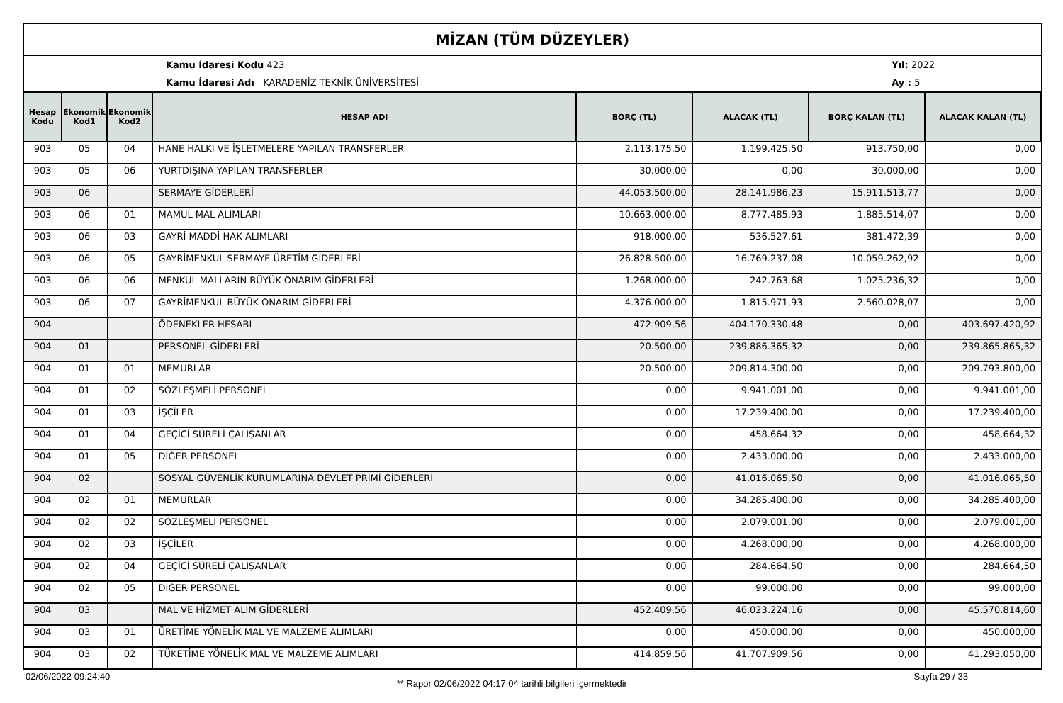MİZAN (TÜM DÜZEYLER)
Kamu İdaresi Kodu 423
Kamu İdaresi Adı KARADENİZ TEKNİK ÜNİVERSİTESİ
Yıl: 2022
Ay : 5
| Hesap Kodu | Ekonomik Kod1 | Ekonomik Kod2 | HESAP ADI | BORÇ (TL) | ALACAK (TL) | BORÇ KALAN (TL) | ALACAK KALAN (TL) |
| --- | --- | --- | --- | --- | --- | --- | --- |
| 903 | 05 | 04 | HANE HALKI VE İŞLETMELERE YAPILAN TRANSFERLER | 2.113.175,50 | 1.199.425,50 | 913.750,00 | 0,00 |
| 903 | 05 | 06 | YURTDIŞINA YAPILAN TRANSFERLER | 30.000,00 | 0,00 | 30.000,00 | 0,00 |
| 903 | 06 | | SERMAYE GİDERLERİ | 44.053.500,00 | 28.141.986,23 | 15.911.513,77 | 0,00 |
| 903 | 06 | 01 | MAMUL MAL ALIMLARI | 10.663.000,00 | 8.777.485,93 | 1.885.514,07 | 0,00 |
| 903 | 06 | 03 | GAYRİ MADDİ HAK ALIMLARI | 918.000,00 | 536.527,61 | 381.472,39 | 0,00 |
| 903 | 06 | 05 | GAYRİMENKUL SERMAYE ÜRETİM GİDERLERİ | 26.828.500,00 | 16.769.237,08 | 10.059.262,92 | 0,00 |
| 903 | 06 | 06 | MENKUL MALLARIN BÜYÜK ONARIM GİDERLERİ | 1.268.000,00 | 242.763,68 | 1.025.236,32 | 0,00 |
| 903 | 06 | 07 | GAYRİMENKUL BÜYÜK ONARIM GİDERLERİ | 4.376.000,00 | 1.815.971,93 | 2.560.028,07 | 0,00 |
| 904 | | | ÖDENEKLER HESABI | 472.909,56 | 404.170.330,48 | 0,00 | 403.697.420,92 |
| 904 | 01 | | PERSONEL GİDERLERİ | 20.500,00 | 239.886.365,32 | 0,00 | 239.865.865,32 |
| 904 | 01 | 01 | MEMURLAR | 20.500,00 | 209.814.300,00 | 0,00 | 209.793.800,00 |
| 904 | 01 | 02 | SÖZLEŞMELİ PERSONEL | 0,00 | 9.941.001,00 | 0,00 | 9.941.001,00 |
| 904 | 01 | 03 | İŞÇİLER | 0,00 | 17.239.400,00 | 0,00 | 17.239.400,00 |
| 904 | 01 | 04 | GEÇİCİ SÜRELİ ÇALIŞANLAR | 0,00 | 458.664,32 | 0,00 | 458.664,32 |
| 904 | 01 | 05 | DİĞER PERSONEL | 0,00 | 2.433.000,00 | 0,00 | 2.433.000,00 |
| 904 | 02 | | SOSYAL GÜVENLİK KURUMLARINA DEVLET PRİMİ GİDERLERİ | 0,00 | 41.016.065,50 | 0,00 | 41.016.065,50 |
| 904 | 02 | 01 | MEMURLAR | 0,00 | 34.285.400,00 | 0,00 | 34.285.400,00 |
| 904 | 02 | 02 | SÖZLEŞMELİ PERSONEL | 0,00 | 2.079.001,00 | 0,00 | 2.079.001,00 |
| 904 | 02 | 03 | İŞÇİLER | 0,00 | 4.268.000,00 | 0,00 | 4.268.000,00 |
| 904 | 02 | 04 | GEÇİCİ SÜRELİ ÇALIŞANLAR | 0,00 | 284.664,50 | 0,00 | 284.664,50 |
| 904 | 02 | 05 | DİĞER PERSONEL | 0,00 | 99.000,00 | 0,00 | 99.000,00 |
| 904 | 03 | | MAL VE HİZMET ALIM GİDERLERİ | 452.409,56 | 46.023.224,16 | 0,00 | 45.570.814,60 |
| 904 | 03 | 01 | ÜRETİME YÖNELİK MAL VE MALZEME ALIMLARI | 0,00 | 450.000,00 | 0,00 | 450.000,00 |
| 904 | 03 | 02 | TÜKETİME YÖNELİK MAL VE MALZEME ALIMLARI | 414.859,56 | 41.707.909,56 | 0,00 | 41.293.050,00 |
02/06/2022 09:24:40 ** Rapor 02/06/2022 04:17:04 tarihli bilgileri içermektedir Sayfa 29 / 33